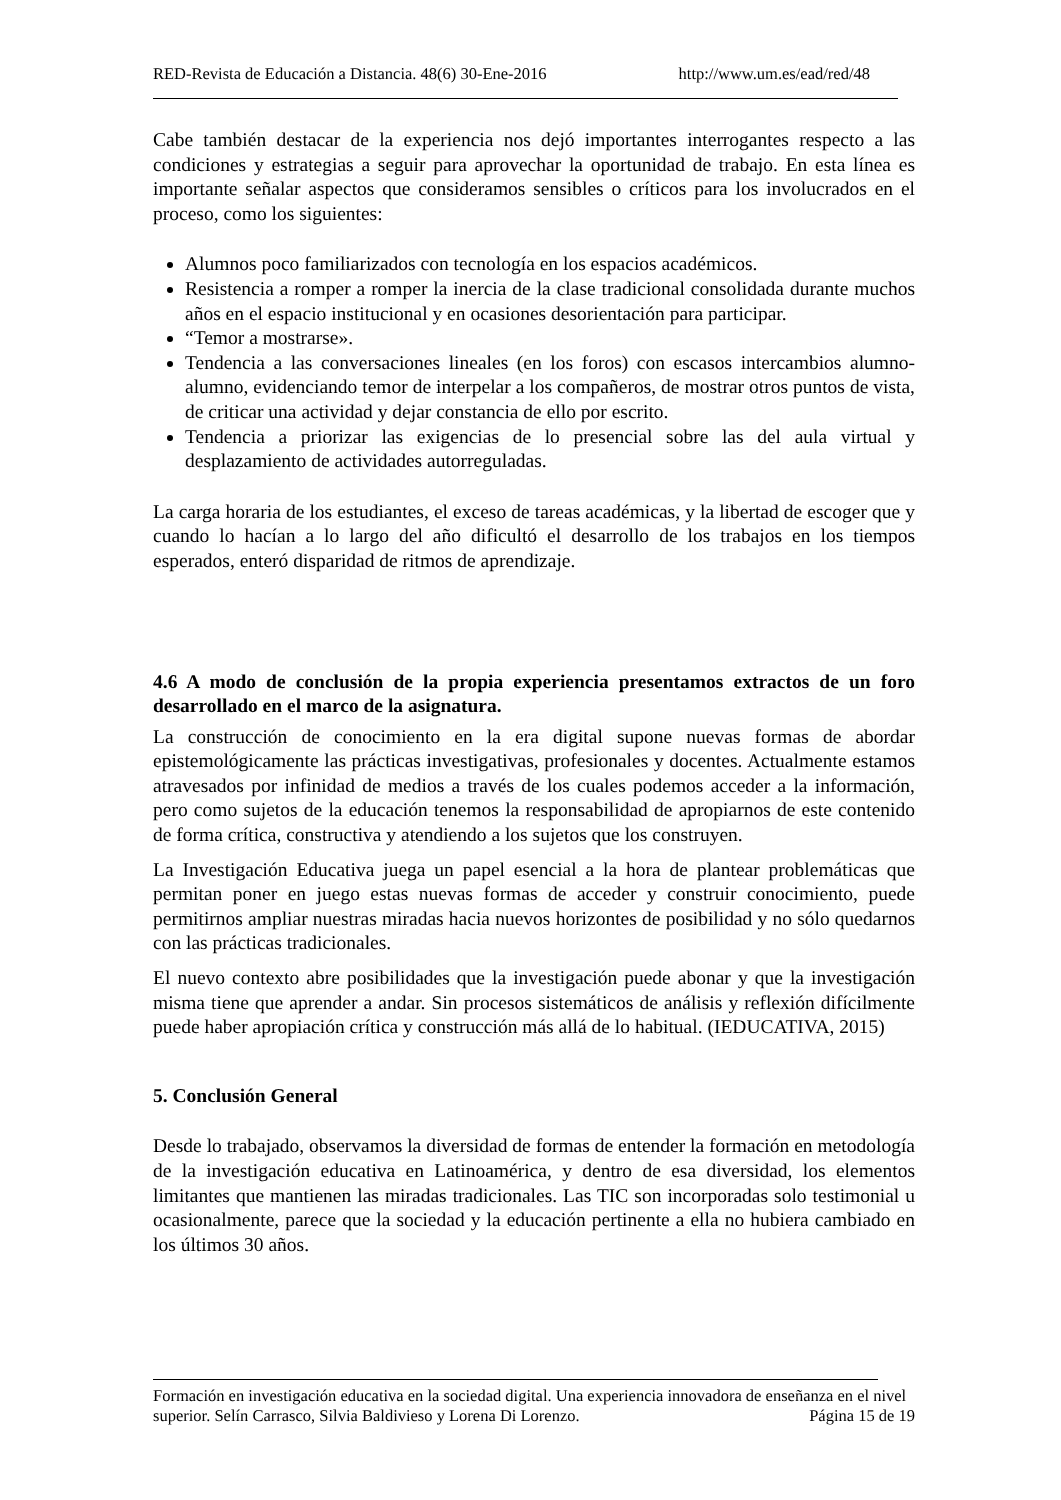RED-Revista de Educación a Distancia. 48(6) 30-Ene-2016 http://www.um.es/ead/red/48
Cabe también destacar de la experiencia nos dejó importantes interrogantes respecto a las condiciones y estrategias a seguir para aprovechar la oportunidad de trabajo. En esta línea es importante señalar aspectos que consideramos sensibles o críticos para los involucrados en el proceso, como los siguientes:
Alumnos poco familiarizados con tecnología en los espacios académicos.
Resistencia a romper a romper la inercia de la clase tradicional consolidada durante muchos años en el espacio institucional y en ocasiones desorientación para participar.
“Temor a mostrarse».
Tendencia a las conversaciones lineales (en los foros) con escasos intercambios alumno-alumno, evidenciando temor de interpelar a los compañeros, de mostrar otros puntos de vista, de criticar una actividad y dejar constancia de ello por escrito.
Tendencia a priorizar las exigencias de lo presencial sobre las del aula virtual y desplazamiento de actividades autorreguladas.
La carga horaria de los estudiantes, el exceso de tareas académicas, y la libertad de escoger que y cuando lo hacían a lo largo del año dificultó el desarrollo de los trabajos en los tiempos esperados, enteró disparidad de ritmos de aprendizaje.
4.6 A modo de conclusión de la propia experiencia presentamos extractos de un foro desarrollado en el marco de la asignatura.
La construcción de conocimiento en la era digital supone nuevas formas de abordar epistemológicamente las prácticas investigativas, profesionales y docentes. Actualmente estamos atravesados por infinidad de medios a través de los cuales podemos acceder a la información, pero como sujetos de la educación tenemos la responsabilidad de apropiarnos de este contenido de forma crítica, constructiva y atendiendo a los sujetos que los construyen.
La Investigación Educativa juega un papel esencial a la hora de plantear problemáticas que permitan poner en juego estas nuevas formas de acceder y construir conocimiento, puede permitirnos ampliar nuestras miradas hacia nuevos horizontes de posibilidad y no sólo quedarnos con las prácticas tradicionales.
El nuevo contexto abre posibilidades que la investigación puede abonar y que la investigación misma tiene que aprender a andar. Sin procesos sistemáticos de análisis y reflexión difícilmente puede haber apropiación crítica y construcción más allá de lo habitual. (IEDUCATIVA, 2015)
5. Conclusión General
Desde lo trabajado, observamos la diversidad de formas de entender la formación en metodología de la investigación educativa en Latinoamérica, y dentro de esa diversidad, los elementos limitantes que mantienen las miradas tradicionales. Las TIC son incorporadas solo testimonial u ocasionalmente, parece que la sociedad y la educación pertinente a ella no hubiera cambiado en los últimos 30 años.
Formación en investigación educativa en la sociedad digital. Una experiencia innovadora de enseñanza en el nivel superior. Selín Carrasco, Silvia Baldivieso y Lorena Di Lorenzo. Página 15 de 19